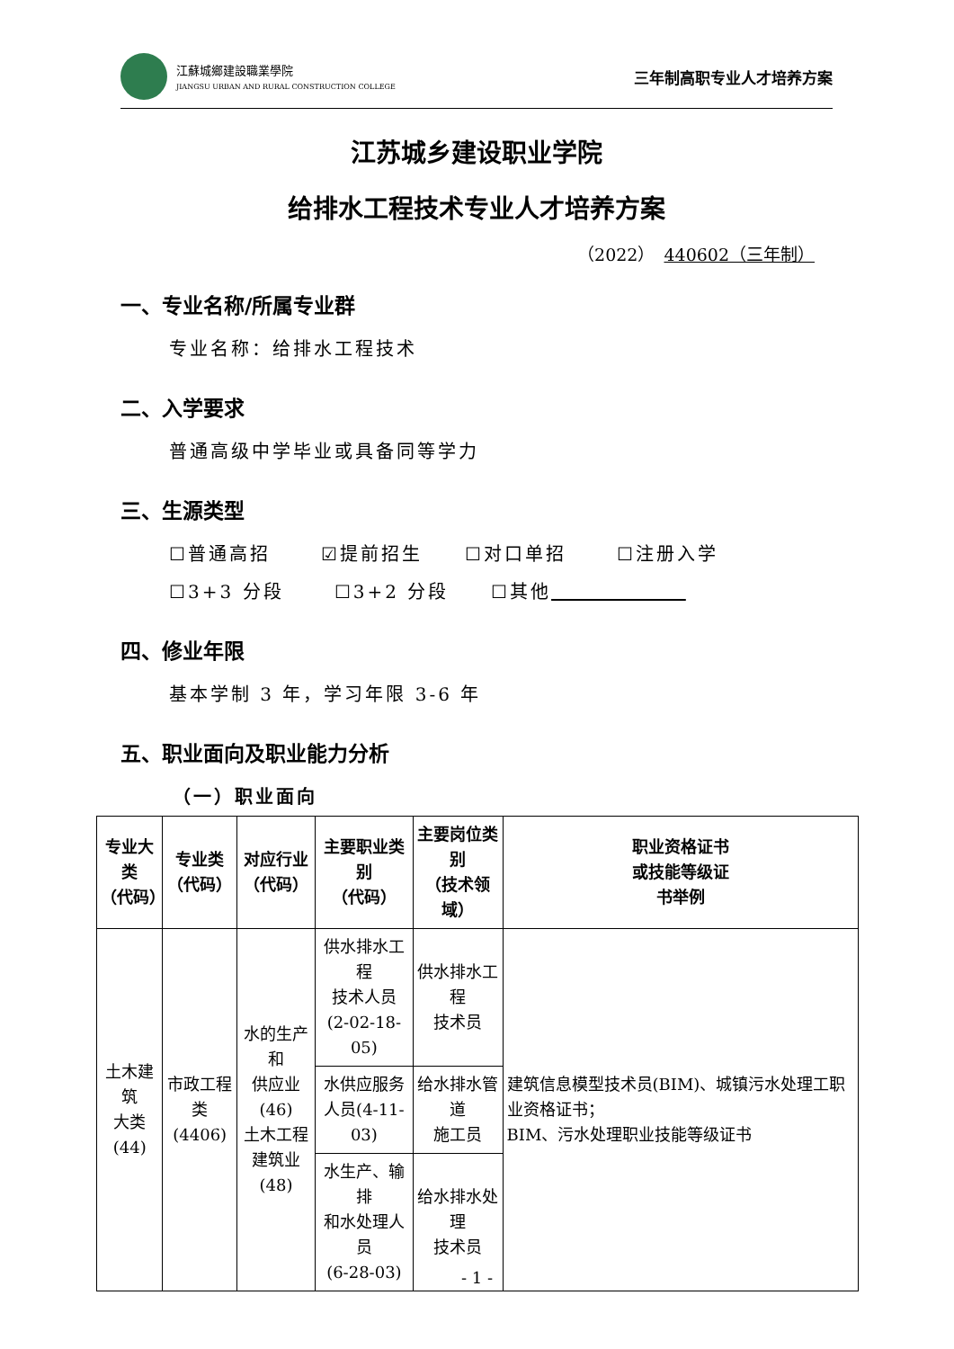江蘇城鄉建設職業學院
JIANGSU URBAN AND RURAL CONSTRUCTION COLLEGE
三年制高职专业人才培养方案
江苏城乡建设职业学院
给排水工程技术专业人才培养方案
（2022） 440602（三年制）
一、专业名称/所属专业群
专业名称：给排水工程技术
二、入学要求
普通高级中学毕业或具备同等学力
三、生源类型
☐普通高招 ☑提前招生 ☐对口单招 ☐注册入学
☐3+3 分段 ☐3+2 分段 ☐其他
四、修业年限
基本学制 3 年，学习年限 3-6 年
五、职业面向及职业能力分析
（一）职业面向
| 专业大类 （代码） | 专业类 （代码） | 对应行业 （代码） | 主要职业类别 （代码） | 主要岗位类别 （技术领域） | 职业资格证书 或技能等级证 书举例 |
| --- | --- | --- | --- | --- | --- |
| 土木建筑 大类(44) | 市政工程 类(4406) | 水的生产和 供应业(46) 土木工程 建筑业(48) | 供水排水工程 技术人员 (2-02-18-05) | 供水排水工程 技术员 | 建筑信息模型技术员(BIM)、城镇污水处理工职业资格证书； BIM、污水处理职业技能等级证书 |
| | | | 水供应服务 人员(4-11-03) | 给水排水管道 施工员 | |
| | | | 水生产、输排 和水处理人员 (6-28-03) | 给水排水处理 技术员 | |
- 1 -